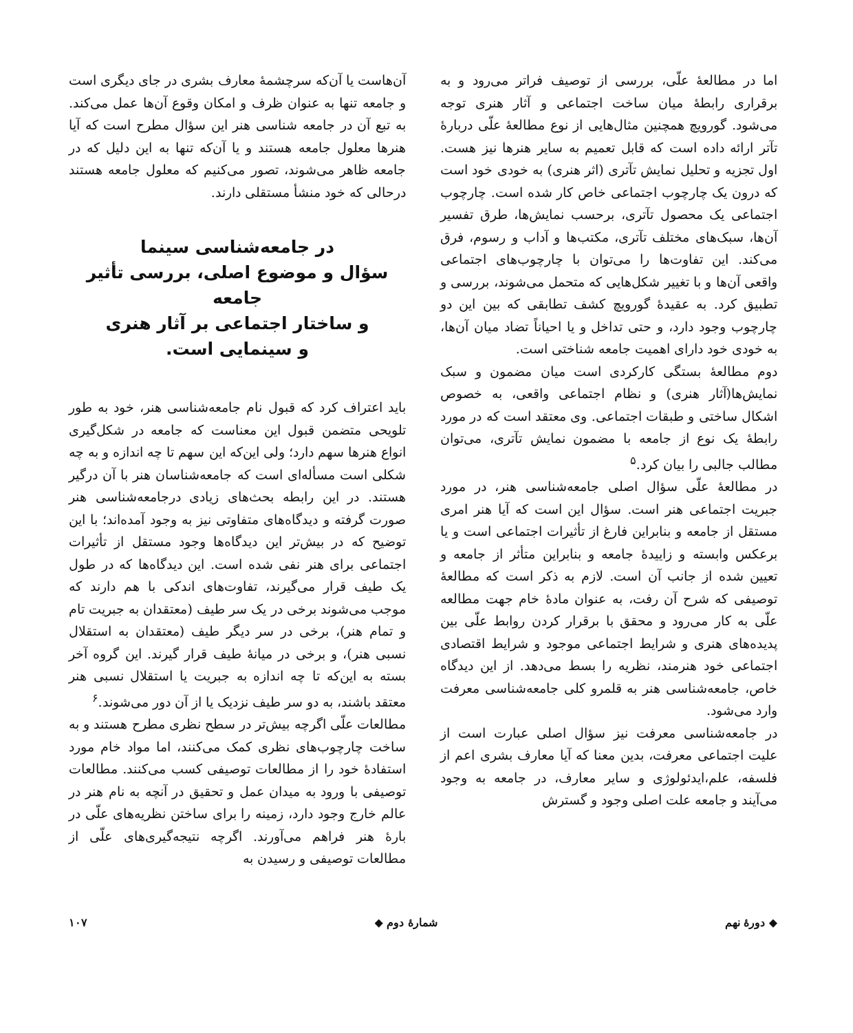اما در مطالعهٔ علّی، بررسی از توصیف فراتر می‌رود و به برقراری رابطهٔ میان ساخت اجتماعی و آثار هنری توجه می‌شود. گورویچ همچنین مثال‌هایی از نوع مطالعهٔ علّی دربارهٔ تآتر ارائه داده است که قابل تعمیم به سایر هنرها نیز هست. اول تجزیه و تحلیل نمایش تآتری (اثر هنری) به خودی خود است که درون یک چارچوب اجتماعی خاص کار شده است. چارچوب اجتماعی یک محصول تآتری، برحسب نمایش‌ها، طرق تفسیر آن‌ها، سبک‌های مختلف تآتری، مکتب‌ها و آداب و رسوم، فرق می‌کند. این تفاوت‌ها را می‌توان با چارچوب‌های اجتماعی واقعی آن‌ها و با تغییر شکل‌هایی که متحمل می‌شوند، بررسی و تطبیق کرد. به عقیدهٔ گورویچ کشف تطابقی که بین این دو چارچوب وجود دارد، و حتی تداخل و یا احیاناً تضاد میان آن‌ها، به خودی خود دارای اهمیت جامعه شناختی است.
دوم مطالعهٔ بستگی کارکردی است میان مضمون و سبک نمایش‌ها(آثار هنری) و نظام اجتماعی واقعی، به خصوص اشکال ساختی و طبقات اجتماعی. وی معتقد است که در مورد رابطهٔ یک نوع از جامعه با مضمون نمایش تآتری، می‌توان مطالب جالبی را بیان کرد.<sup>۵</sup>
در مطالعهٔ علّی سؤال اصلی جامعه‌شناسی هنر، در مورد جبریت اجتماعی هنر است. سؤال این است که آیا هنر امری مستقل از جامعه و بنابراین فارغ از تأثیرات اجتماعی است و یا برعکس وابسته و زاییدهٔ جامعه و بنابراین متأثر از جامعه و تعیین شده از جانب آن است. لازم به ذکر است که مطالعهٔ توصیفی که شرح آن رفت، به عنوان مادهٔ خام جهت مطالعه علّی به کار می‌رود و محقق با برقرار کردن روابط علّی بین پدیده‌های هنری و شرایط اجتماعی موجود و شرایط اقتصادی اجتماعی خود هنرمند، نظریه را بسط می‌دهد. از این دیدگاه خاص، جامعه‌شناسی هنر به قلمرو کلی جامعه‌شناسی معرفت وارد می‌شود.
در جامعه‌شناسی معرفت نیز سؤال اصلی عبارت است از علیت اجتماعی معرفت، بدین معنا که آیا معارف بشری اعم از فلسفه، علم،ایدئولوژی و سایر معارف، در جامعه به وجود می‌آیند و جامعه علت اصلی وجود و گسترش
آن‌هاست یا آن‌که سرچشمهٔ معارف بشری در جای دیگری است و جامعه تنها به عنوان ظرف و امکان وقوع آن‌ها عمل می‌کند. به تبع آن در جامعه شناسی هنر این سؤال مطرح است که آیا هنرها معلول جامعه هستند و یا آن‌که تنها به این دلیل که در جامعه ظاهر می‌شوند، تصور می‌کنیم که معلول جامعه هستند درحالی که خود منشأ مستقلی دارند.
در جامعه‌شناسی سینما
سؤال و موضوع اصلی، بررسی تأثیر جامعه
و ساختار اجتماعی بر آثار هنری
و سینمایی است.
باید اعتراف کرد که قبول نام جامعه‌شناسی هنر، خود به طور تلویحی متضمن قبول این معناست که جامعه در شکل‌گیری انواع هنرها سهم دارد؛ ولی این‌که این سهم تا چه اندازه و به چه شکلی است مسأله‌ای است که جامعه‌شناسان هنر با آن درگیر هستند. در این رابطه بحث‌های زیادی درجامعه‌شناسی هنر صورت گرفته و دیدگاه‌های متفاوتی نیز به وجود آمده‌اند؛ با این توضیح که در بیش‌تر این دیدگاه‌ها وجود مستقل از تأثیرات اجتماعی برای هنر نفی شده است. این دیدگاه‌ها که در طول یک طیف قرار می‌گیرند، تفاوت‌های اندکی با هم دارند که موجب می‌شوند برخی در یک سر طیف (معتقدان به جبریت تام و تمام هنر)، برخی در سر دیگر طیف (معتقدان به استقلال نسبی هنر)، و برخی در میانهٔ طیف قرار گیرند. این گروه آخر بسته به این‌که تا چه اندازه به جبریت یا استقلال نسبی هنر معتقد باشند، به دو سر طیف نزدیک یا از آن دور می‌شوند.<sup>۶</sup>
مطالعات علّی اگرچه بیش‌تر در سطح نظری مطرح هستند و به ساخت چارچوب‌های نظری کمک می‌کنند، اما مواد خام مورد استفادهٔ خود را از مطالعات توصیفی کسب می‌کنند. مطالعات توصیفی با ورود به میدان عمل و تحقیق در آنچه به نام هنر در عالم خارج وجود دارد، زمینه را برای ساختن نظریه‌های علّی در بارهٔ هنر فراهم می‌آورند. اگرچه نتیجه‌گیری‌های علّی از مطالعات توصیفی و رسیدن به
◆ دورهٔ نهم شمارهٔ دوم ◆ ۱۰۷